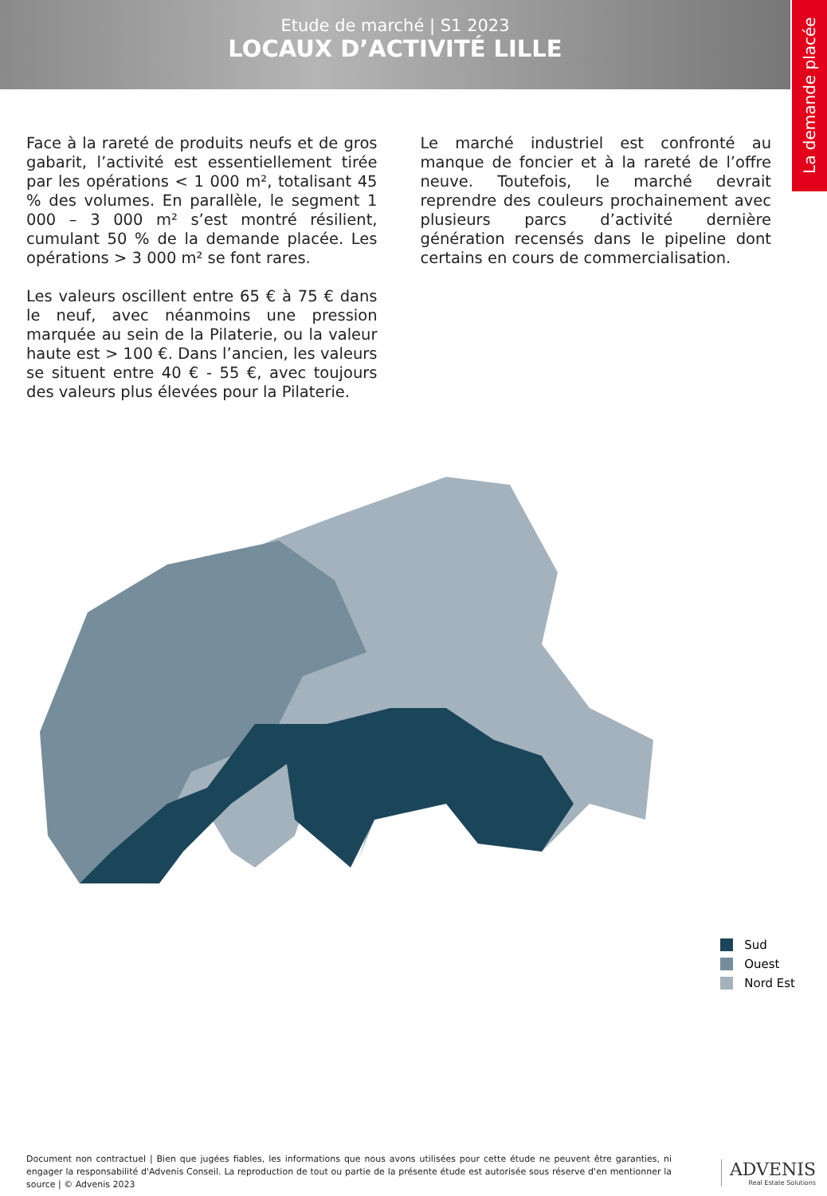Etude de marché | S1 2023
LOCAUX D’ACTIVITÉ LILLE
La demande placée
Face à la rareté de produits neufs et de gros gabarit, l’activité est essentiellement tirée par les opérations < 1 000 m², totalisant 45 % des volumes. En parallèle, le segment 1 000 – 3 000 m² s’est montré résilient, cumulant 50 % de la demande placée. Les opérations > 3 000 m² se font rares.
Les valeurs oscillent entre 65 € à 75 € dans le neuf, avec néanmoins une pression marquée au sein de la Pilaterie, ou la valeur haute est > 100 €. Dans l’ancien, les valeurs se situent entre 40 € - 55 €, avec toujours des valeurs plus élevées pour la Pilaterie.
Le marché industriel est confronté au manque de foncier et à la rareté de l’offre neuve. Toutefois, le marché devrait reprendre des couleurs prochainement avec plusieurs parcs d’activité dernière génération recensés dans le pipeline dont certains en cours de commercialisation.
Sud
Ouest
Nord Est
Document non contractuel | Bien que jugées fiables, les informations que nous avons utilisées pour cette étude ne peuvent être garanties, ni engager la responsabilité d'Advenis Conseil. La reproduction de tout ou partie de la présente étude est autorisée sous réserve d'en mentionner la source | © Advenis 2023
ADVENIS
Real Estate Solutions